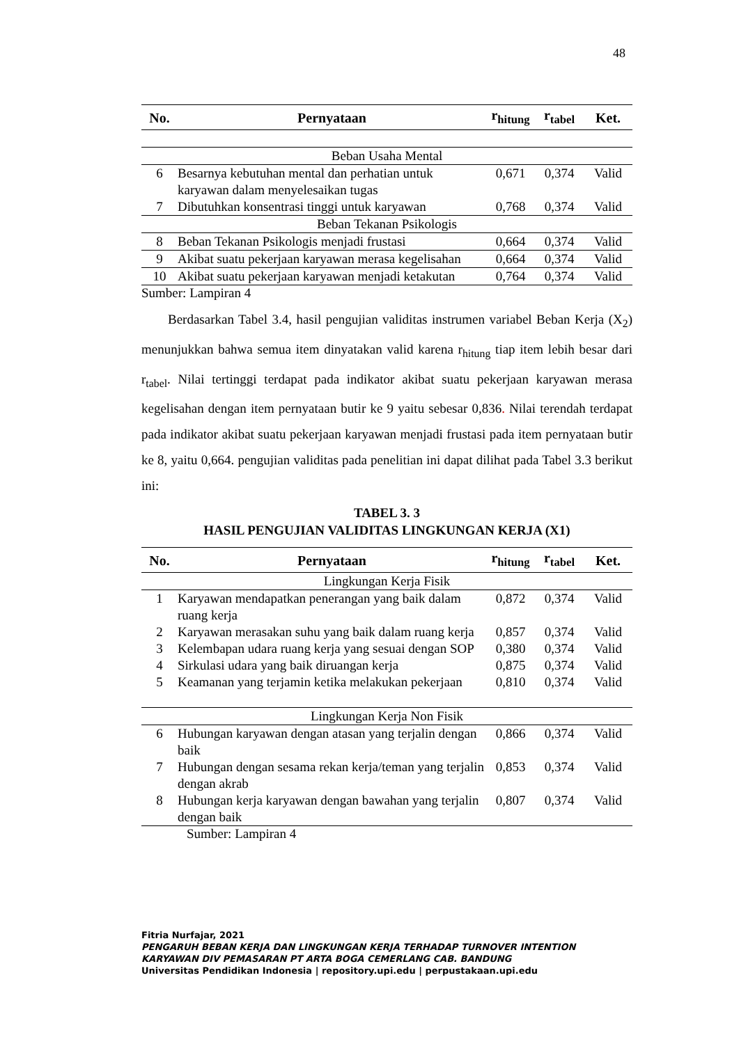48
| No. | Pernyataan | r<sub>hitung</sub> | r<sub>tabel</sub> | Ket. |
| --- | --- | --- | --- | --- |
| Beban Usaha Mental | | | | |
| 6 | Besarnya kebutuhan mental dan perhatian untuk karyawan dalam menyelesaikan tugas | 0,671 | 0,374 | Valid |
| 7 | Dibutuhkan konsentrasi tinggi untuk karyawan | 0,768 | 0,374 | Valid |
| Beban Tekanan Psikologis | | | | |
| 8 | Beban Tekanan Psikologis menjadi frustasi | 0,664 | 0,374 | Valid |
| 9 | Akibat suatu pekerjaan karyawan merasa kegelisahan | 0,664 | 0,374 | Valid |
| 10 | Akibat suatu pekerjaan karyawan menjadi ketakutan | 0,764 | 0,374 | Valid |
Sumber: Lampiran 4
Berdasarkan Tabel 3.4, hasil pengujian validitas instrumen variabel Beban Kerja (X<sub>2</sub>) menunjukkan bahwa semua item dinyatakan valid karena r<sub>hitung</sub> tiap item lebih besar dari r<sub>tabel</sub>. Nilai tertinggi terdapat pada indikator akibat suatu pekerjaan karyawan merasa kegelisahan dengan item pernyataan butir ke 9 yaitu sebesar 0,836. Nilai terendah terdapat pada indikator akibat suatu pekerjaan karyawan menjadi frustasi pada item pernyataan butir ke 8, yaitu 0,664. pengujian validitas pada penelitian ini dapat dilihat pada Tabel 3.3 berikut ini:
TABEL 3. 3
HASIL PENGUJIAN VALIDITAS LINGKUNGAN KERJA (X1)
| No. | Pernyataan | r<sub>hitung</sub> | r<sub>tabel</sub> | Ket. |
| --- | --- | --- | --- | --- |
| Lingkungan Kerja Fisik | | | | |
| 1 | Karyawan mendapatkan penerangan yang baik dalam ruang kerja | 0,872 | 0,374 | Valid |
| 2 | Karyawan merasakan suhu yang baik dalam ruang kerja | 0,857 | 0,374 | Valid |
| 3 | Kelembapan udara ruang kerja yang sesuai dengan SOP | 0,380 | 0,374 | Valid |
| 4 | Sirkulasi udara yang baik diruangan kerja | 0,875 | 0,374 | Valid |
| 5 | Keamanan yang terjamin ketika melakukan pekerjaan | 0,810 | 0,374 | Valid |
| Lingkungan Kerja Non Fisik | | | | |
| 6 | Hubungan karyawan dengan atasan yang terjalin dengan baik | 0,866 | 0,374 | Valid |
| 7 | Hubungan dengan sesama rekan kerja/teman yang terjalin dengan akrab | 0,853 | 0,374 | Valid |
| 8 | Hubungan kerja karyawan dengan bawahan yang terjalin dengan baik | 0,807 | 0,374 | Valid |
Sumber: Lampiran 4
Fitria Nurfajar, 2021
PENGARUH BEBAN KERJA DAN LINGKUNGAN KERJA TERHADAP TURNOVER INTENTION
KARYAWAN DIV PEMASARAN PT ARTA BOGA CEMERLANG CAB. BANDUNG
Universitas Pendidikan Indonesia | repository.upi.edu | perpustakaan.upi.edu